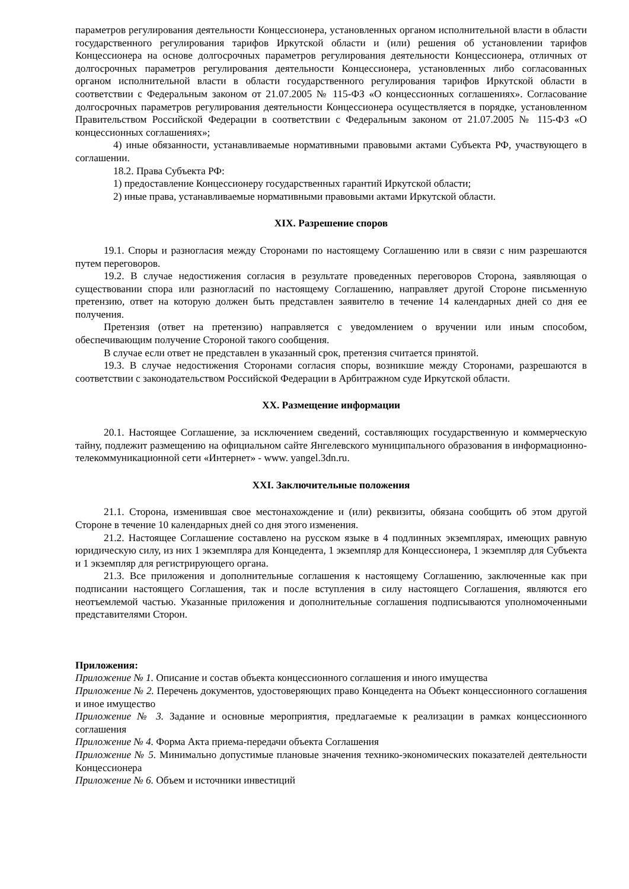параметров регулирования деятельности Концессионера, установленных органом исполнительной власти в области государственного регулирования тарифов Иркутской области и (или) решения об установлении тарифов Концессионера на основе долгосрочных параметров регулирования деятельности Концессионера, отличных от долгосрочных параметров регулирования деятельности Концессионера, установленных либо согласованных органом исполнительной власти в области государственного регулирования тарифов Иркутской области в соответствии с Федеральным законом от 21.07.2005 № 115-ФЗ «О концессионных соглашениях». Согласование долгосрочных параметров регулирования деятельности Концессионера осуществляется в порядке, установленном Правительством Российской Федерации в соответствии с Федеральным законом от 21.07.2005 № 115-ФЗ «О концессионных соглашениях»;
4) иные обязанности, устанавливаемые нормативными правовыми актами Субъекта РФ, участвующего в соглашении.
18.2. Права Субъекта РФ:
1) предоставление Концессионеру государственных гарантий Иркутской области;
2) иные права, устанавливаемые нормативными правовыми актами Иркутской области.
XIX. Разрешение споров
19.1. Споры и разногласия между Сторонами по настоящему Соглашению или в связи с ним разрешаются путем переговоров.
19.2. В случае недостижения согласия в результате проведенных переговоров Сторона, заявляющая о существовании спора или разногласий по настоящему Соглашению, направляет другой Стороне письменную претензию, ответ на которую должен быть представлен заявителю в течение 14 календарных дней со дня ее получения.
Претензия (ответ на претензию) направляется с уведомлением о вручении или иным способом, обеспечивающим получение Стороной такого сообщения.
В случае если ответ не представлен в указанный срок, претензия считается принятой.
19.3. В случае недостижения Сторонами согласия споры, возникшие между Сторонами, разрешаются в соответствии с законодательством Российской Федерации в Арбитражном суде Иркутской области.
XX. Размещение информации
20.1. Настоящее Соглашение, за исключением сведений, составляющих государственную и коммерческую тайну, подлежит размещению на официальном сайте Янгелевского муниципального образования в информационно-телекоммуникационной сети «Интернет» - www. yangel.3dn.ru.
XXI. Заключительные положения
21.1. Сторона, изменившая свое местонахождение и (или) реквизиты, обязана сообщить об этом другой Стороне в течение 10 календарных дней со дня этого изменения.
21.2. Настоящее Соглашение составлено на русском языке в 4 подлинных экземплярах, имеющих равную юридическую силу, из них 1 экземпляра для Концедента, 1 экземпляр для Концессионера, 1 экземпляр для Субъекта и 1 экземпляр для регистрирующего органа.
21.3. Все приложения и дополнительные соглашения к настоящему Соглашению, заключенные как при подписании настоящего Соглашения, так и после вступления в силу настоящего Соглашения, являются его неотъемлемой частью. Указанные приложения и дополнительные соглашения подписываются уполномоченными представителями Сторон.
Приложения:
Приложение № 1. Описание и состав объекта концессионного соглашения и иного имущества
Приложение № 2. Перечень документов, удостоверяющих право Концедента на Объект концессионного соглашения и иное имущество
Приложение № 3. Задание и основные мероприятия, предлагаемые к реализации в рамках концессионного соглашения
Приложение № 4. Форма Акта приема-передачи объекта Соглашения
Приложение № 5. Минимально допустимые плановые значения технико-экономических показателей деятельности Концессионера
Приложение № 6. Объем и источники инвестиций